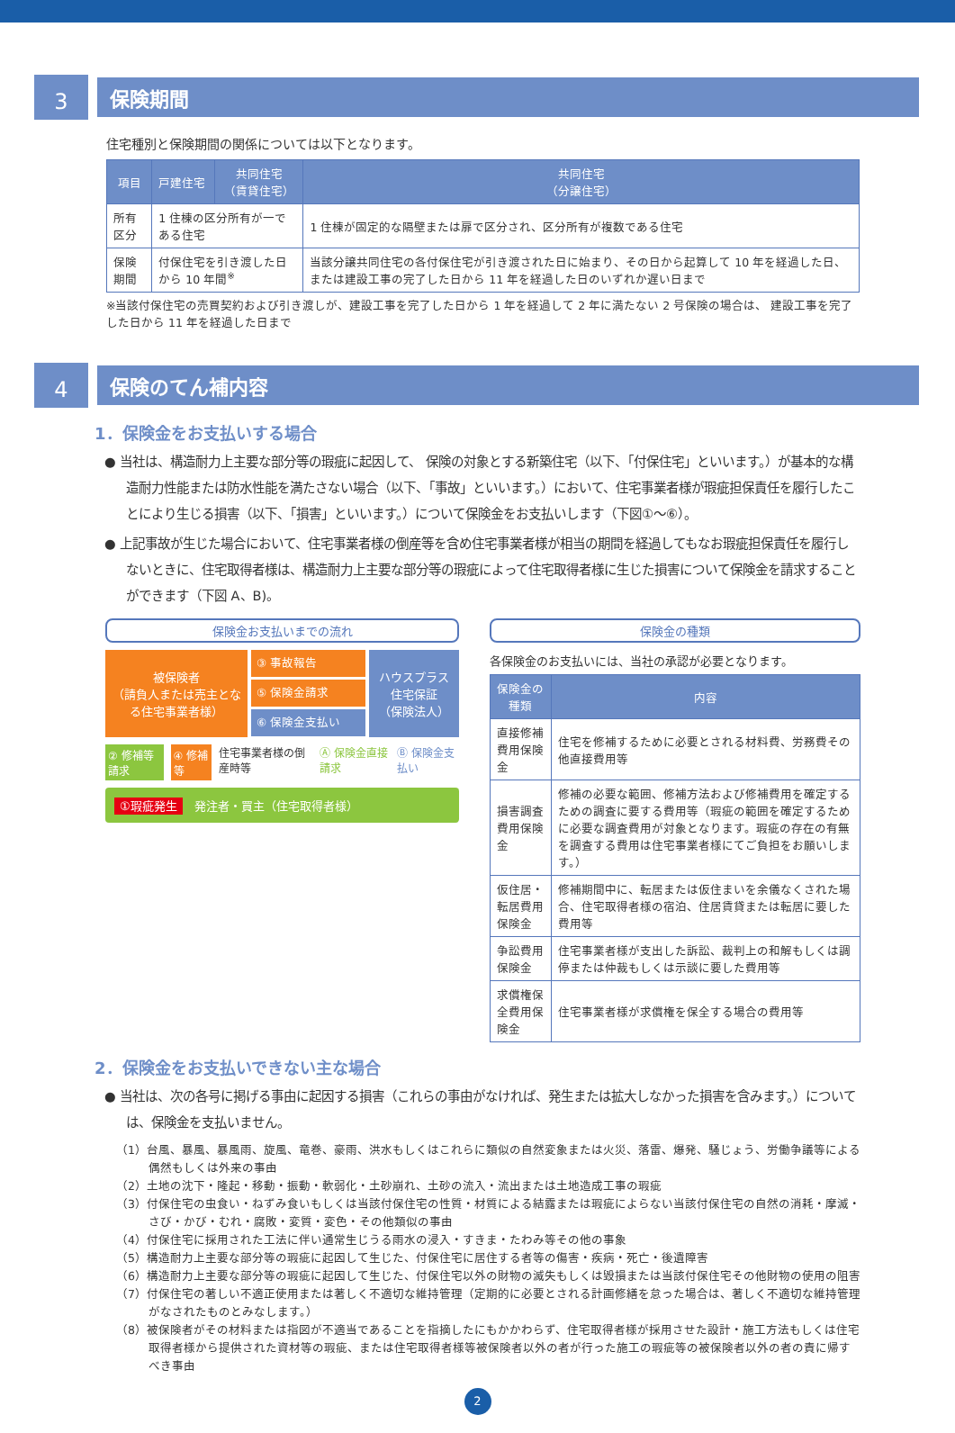3
保険期間
住宅種別と保険期間の関係については以下となります。
| 項目 | 戸建住宅 | 共同住宅 （賃貸住宅） | 共同住宅 （分譲住宅） |
| --- | --- | --- | --- |
| 所有区分 | 1 住棟の区分所有が一である住宅 | | 1 住棟が固定的な隔壁または扉で区分され、区分所有が複数である住宅 |
| 保険期間 | 付保住宅を引き渡した日から 10 年間<sup>※</sup> | | 当該分譲共同住宅の各付保住宅が引き渡された日に始まり、その日から起算して 10 年を経過した日、または建設工事の完了した日から 11 年を経過した日のいずれか遅い日まで |
※当該付保住宅の売買契約および引き渡しが、建設工事を完了した日から 1 年を経過して 2 年に満たない 2 号保険の場合は、 建設工事を完了した日から 11 年を経過した日まで
4
保険のてん補内容
1．保険金をお支払いする場合
● 当社は、構造耐力上主要な部分等の瑕疵に起因して、 保険の対象とする新築住宅（以下、「付保住宅」といいます。）が基本的な構造耐力性能または防水性能を満たさない場合（以下、「事故」といいます。）において、住宅事業者様が瑕疵担保責任を履行したことにより生じる損害（以下、「損害」といいます。）について保険金をお支払いします（下図①〜⑥）。
● 上記事故が生じた場合において、住宅事業者様の倒産等を含め住宅事業者様が相当の期間を経過してもなお瑕疵担保責任を履行しないときに、住宅取得者様は、構造耐力上主要な部分等の瑕疵によって住宅取得者様に生じた損害について保険金を請求することができます（下図 A、B)。
保険金お支払いまでの流れ
被保険者
（請負人または売主となる住宅事業者様）
③ 事故報告
⑤ 保険金請求
⑥ 保険金支払い
ハウスプラス
住宅保証
（保険法人）
② 修補等請求 ④ 修補等 住宅事業者様の倒産時等 Ⓐ 保険金直接請求 Ⓑ 保険金支払い
①瑕疵発生　発注者・買主（住宅取得者様）
保険金の種類
各保険金のお支払いには、当社の承認が必要となります。
| 保険金の種類 | 内容 |
| --- | --- |
| 直接修補費用保険金 | 住宅を修補するために必要とされる材料費、労務費その他直接費用等 |
| 損害調査費用保険金 | 修補の必要な範囲、修補方法および修補費用を確定するための調査に要する費用等（瑕疵の範囲を確定するために必要な調査費用が対象となります。瑕疵の存在の有無を調査する費用は住宅事業者様にてご負担をお願いします。） |
| 仮住居・転居費用保険金 | 修補期間中に、転居または仮住まいを余儀なくされた場合、住宅取得者様の宿泊、住居賃貸または転居に要した費用等 |
| 争訟費用保険金 | 住宅事業者様が支出した訴訟、裁判上の和解もしくは調停または仲裁もしくは示談に要した費用等 |
| 求償権保全費用保険金 | 住宅事業者様が求償権を保全する場合の費用等 |
2．保険金をお支払いできない主な場合
● 当社は、次の各号に掲げる事由に起因する損害（これらの事由がなければ、発生または拡大しなかった損害を含みます。）については、保険金を支払いません。
（1）台風、暴風、暴風雨、旋風、竜巻、豪雨、洪水もしくはこれらに類似の自然変象または火災、落雷、爆発、騒じょう、労働争議等による偶然もしくは外来の事由
（2）土地の沈下・隆起・移動・振動・軟弱化・土砂崩れ、土砂の流入・流出または土地造成工事の瑕疵
（3）付保住宅の虫食い・ねずみ食いもしくは当該付保住宅の性質・材質による結露または瑕疵によらない当該付保住宅の自然の消耗・摩滅・さび・かび・むれ・腐敗・変質・変色・その他類似の事由
（4）付保住宅に採用された工法に伴い通常生じうる雨水の浸入・すきま・たわみ等その他の事象
（5）構造耐力上主要な部分等の瑕疵に起因して生じた、付保住宅に居住する者等の傷害・疾病・死亡・後遺障害
（6）構造耐力上主要な部分等の瑕疵に起因して生じた、付保住宅以外の財物の滅失もしくは毀損または当該付保住宅その他財物の使用の阻害
（7）付保住宅の著しい不適正使用または著しく不適切な維持管理（定期的に必要とされる計画修繕を怠った場合は、著しく不適切な維持管理がなされたものとみなします。）
（8）被保険者がその材料または指図が不適当であることを指摘したにもかかわらず、住宅取得者様が採用させた設計・施工方法もしくは住宅取得者様から提供された資材等の瑕疵、または住宅取得者様等被保険者以外の者が行った施工の瑕疵等の被保険者以外の者の責に帰すべき事由
2